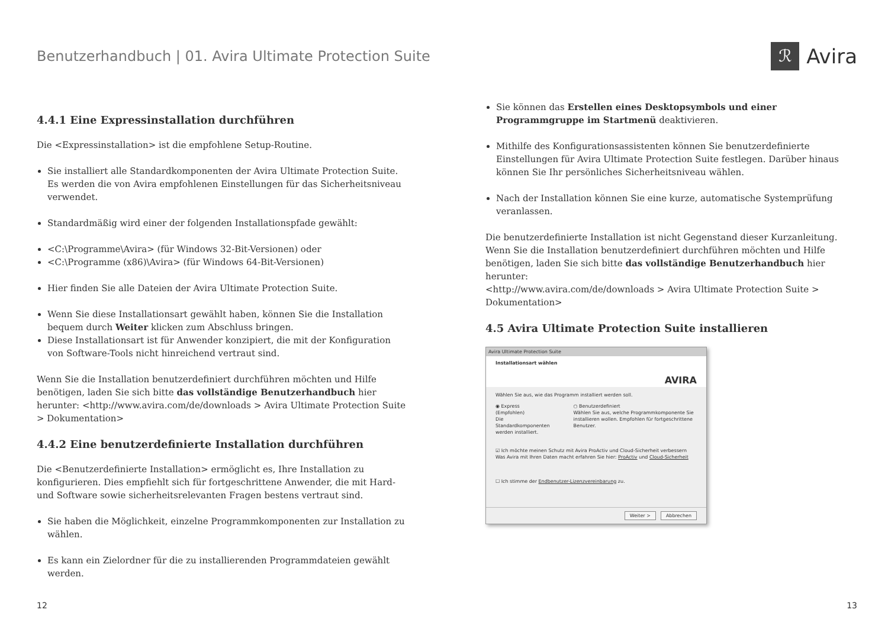Benutzerhandbuch | 01. Avira Ultimate Protection Suite
ℛ Avira
4.4.1 Eine Expressinstallation durchführen
Die <Expressinstallation> ist die empfohlene Setup-Routine.
Sie installiert alle Standardkomponenten der Avira Ultimate Protection Suite. Es werden die von Avira empfohlenen Einstellungen für das Sicherheitsniveau verwendet.
Standardmäßig wird einer der folgenden Installationspfade gewählt:
<C:\Programme\Avira> (für Windows 32-Bit-Versionen) oder
<C:\Programme (x86)\Avira> (für Windows 64-Bit-Versionen)
Hier finden Sie alle Dateien der Avira Ultimate Protection Suite.
Wenn Sie diese Installationsart gewählt haben, können Sie die Installation bequem durch Weiter klicken zum Abschluss bringen.
Diese Installationsart ist für Anwender konzipiert, die mit der Konfiguration von Software-Tools nicht hinreichend vertraut sind.
Wenn Sie die Installation benutzerdefiniert durchführen möchten und Hilfe benötigen, laden Sie sich bitte das vollständige Benutzerhandbuch hier herunter: <http://www.avira.com/de/downloads > Avira Ultimate Protection Suite > Dokumentation>
4.4.2 Eine benutzerdefinierte Installation durchführen
Die <Benutzerdefinierte Installation> ermöglicht es, Ihre Installation zu konfigurieren. Dies empfiehlt sich für fortgeschrittene Anwender, die mit Hard- und Software sowie sicherheitsrelevanten Fragen bestens vertraut sind.
Sie haben die Möglichkeit, einzelne Programmkomponenten zur Installation zu wählen.
Es kann ein Zielordner für die zu installierenden Programmdateien gewählt werden.
Sie können das Erstellen eines Desktopsymbols und einer Programmgruppe im Startmenü deaktivieren.
Mithilfe des Konfigurationsassistenten können Sie benutzerdefinierte Einstellungen für Avira Ultimate Protection Suite festlegen. Darüber hinaus können Sie Ihr persönliches Sicherheitsniveau wählen.
Nach der Installation können Sie eine kurze, automatische Systemprüfung veranlassen.
Die benutzerdefinierte Installation ist nicht Gegenstand dieser Kurzanleitung. Wenn Sie die Installation benutzerdefiniert durchführen möchten und Hilfe benötigen, laden Sie sich bitte das vollständige Benutzerhandbuch hier herunter:
<http://www.avira.com/de/downloads > Avira Ultimate Protection Suite > Dokumentation>
4.5 Avira Ultimate Protection Suite installieren
Avira Ultimate Protection Suite
Installationsart wählen AVIRA
Wählen Sie aus, wie das Programm installiert werden soll.
◉ Express (Empfohlen)
Die Standardkomponenten werden installiert.
○ Benutzerdefiniert
Wählen Sie aus, welche Programmkomponente Sie installieren wollen. Empfohlen für fortgeschrittene Benutzer.
☑ Ich möchte meinen Schutz mit Avira ProActiv und Cloud-Sicherheit verbessern
Was Avira mit Ihren Daten macht erfahren Sie hier: ProActiv und Cloud-Sicherheit
☐ Ich stimme der Endbenutzer-Lizenzvereinbarung zu.
Weiter > Abbrechen
12 13